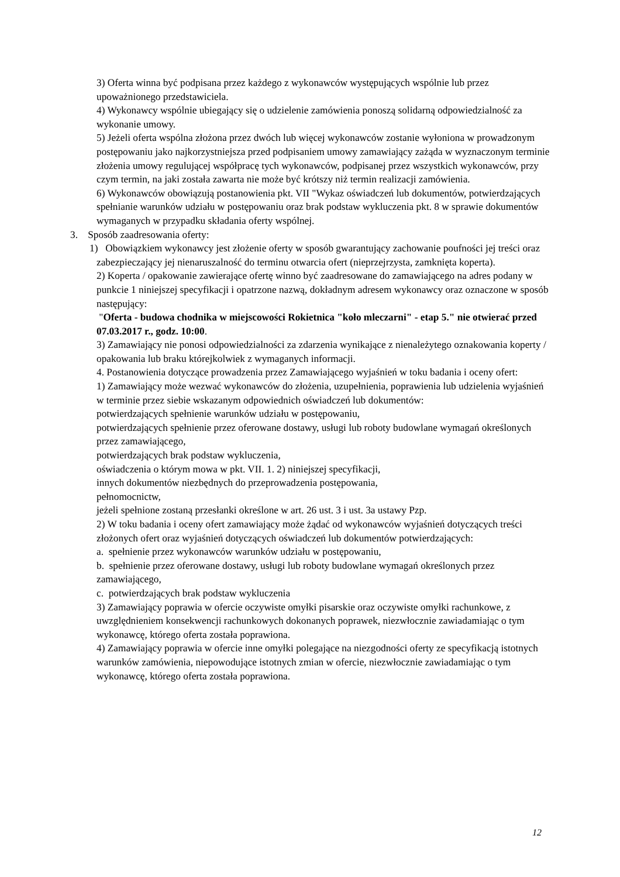3) Oferta winna być podpisana przez każdego z wykonawców występujących wspólnie lub przez upoważnionego przedstawiciela.
4) Wykonawcy wspólnie ubiegający się o udzielenie zamówienia ponoszą solidarną odpowiedzialność za wykonanie umowy.
5) Jeżeli oferta wspólna złożona przez dwóch lub więcej wykonawców zostanie wyłoniona w prowadzonym postępowaniu jako najkorzystniejsza przed podpisaniem umowy zamawiający zażąda w wyznaczonym terminie złożenia umowy regulującej współpracę tych wykonawców, podpisanej przez wszystkich wykonawców, przy czym termin, na jaki została zawarta nie może być krótszy niż termin realizacji zamówienia.
6) Wykonawców obowiązują postanowienia pkt. VII "Wykaz oświadczeń lub dokumentów, potwierdzających spełnianie warunków udziału w postępowaniu oraz brak podstaw wykluczenia pkt. 8 w sprawie dokumentów wymaganych w przypadku składania oferty wspólnej.
3. Sposób zaadresowania oferty:
1) Obowiązkiem wykonawcy jest złożenie oferty w sposób gwarantujący zachowanie poufności jej treści oraz zabezpieczający jej nienaruszalność do terminu otwarcia ofert (nieprzejrzysta, zamknięta koperta).
2) Koperta / opakowanie zawierające ofertę winno być zaadresowane do zamawiającego na adres podany w punkcie 1 niniejszej specyfikacji i opatrzone nazwą, dokładnym adresem wykonawcy oraz oznaczone w sposób następujący:
"Oferta - budowa chodnika w miejscowości Rokietnica "koło mleczarni" - etap 5." nie otwierać przed 07.03.2017 r., godz. 10:00.
3) Zamawiający nie ponosi odpowiedzialności za zdarzenia wynikające z nienależytego oznakowania koperty / opakowania lub braku którejkolwiek z wymaganych informacji.
4. Postanowienia dotyczące prowadzenia przez Zamawiającego wyjaśnień w toku badania i oceny ofert:
1) Zamawiający może wezwać wykonawców do złożenia, uzupełnienia, poprawienia lub udzielenia wyjaśnień w terminie przez siebie wskazanym odpowiednich oświadczeń lub dokumentów:
potwierdzających spełnienie warunków udziału w postępowaniu,
potwierdzających spełnienie przez oferowane dostawy, usługi lub roboty budowlane wymagań określonych przez zamawiającego,
potwierdzających brak podstaw wykluczenia,
oświadczenia o którym mowa w pkt. VII. 1. 2) niniejszej specyfikacji,
innych dokumentów niezbędnych do przeprowadzenia postępowania,
pełnomocnictw,
jeżeli spełnione zostaną przesłanki określone w art. 26 ust. 3 i ust. 3a ustawy Pzp.
2) W toku badania i oceny ofert zamawiający może żądać od wykonawców wyjaśnień dotyczących treści złożonych ofert oraz wyjaśnień dotyczących oświadczeń lub dokumentów potwierdzających:
a. spełnienie przez wykonawców warunków udziału w postępowaniu,
b. spełnienie przez oferowane dostawy, usługi lub roboty budowlane wymagań określonych przez zamawiającego,
c. potwierdzających brak podstaw wykluczenia
3) Zamawiający poprawia w ofercie oczywiste omyłki pisarskie oraz oczywiste omyłki rachunkowe, z uwzględnieniem konsekwencji rachunkowych dokonanych poprawek, niezwłocznie zawiadamiając o tym wykonawcę, którego oferta została poprawiona.
4) Zamawiający poprawia w ofercie inne omyłki polegające na niezgodności oferty ze specyfikacją istotnych warunków zamówienia, niepowodujące istotnych zmian w ofercie, niezwłocznie zawiadamiając o tym wykonawcę, którego oferta została poprawiona.
12